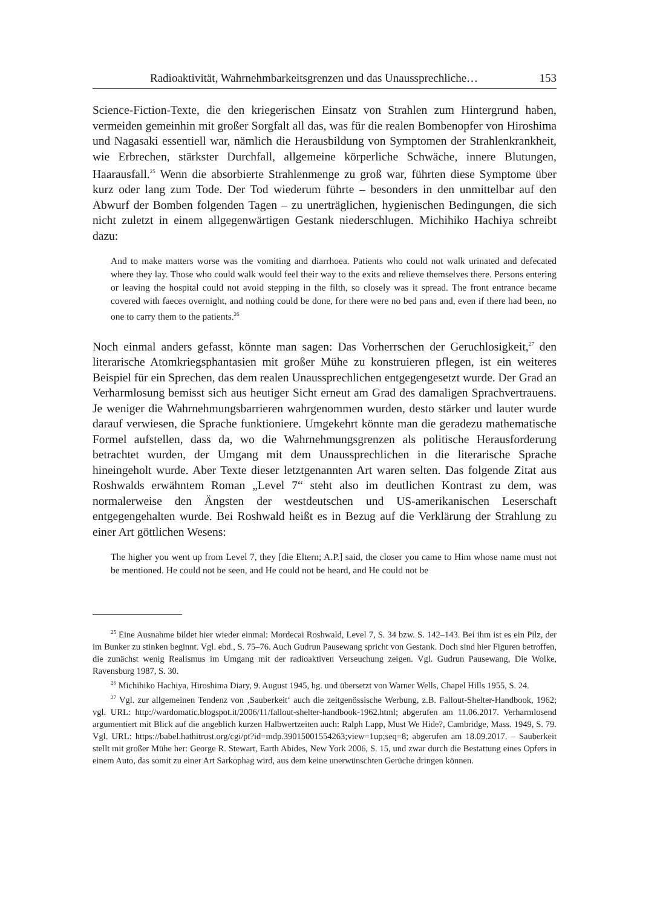Radioaktivität, Wahrnehmbarkeitsgrenzen und das Unaussprechliche… 153
Science-Fiction-Texte, die den kriegerischen Einsatz von Strahlen zum Hintergrund haben, vermeiden gemeinhin mit großer Sorgfalt all das, was für die realen Bombenopfer von Hiroshima und Nagasaki essentiell war, nämlich die Herausbildung von Symptomen der Strahlenkrankheit, wie Erbrechen, stärkster Durchfall, allgemeine körperliche Schwäche, innere Blutungen, Haarausfall.<sup>25</sup> Wenn die absorbierte Strahlenmenge zu groß war, führten diese Symptome über kurz oder lang zum Tode. Der Tod wiederum führte – besonders in den unmittelbar auf den Abwurf der Bomben folgenden Tagen – zu unerträglichen, hygienischen Bedingungen, die sich nicht zuletzt in einem allgegenwärtigen Gestank niederschlugen. Michihiko Hachiya schreibt dazu:
And to make matters worse was the vomiting and diarrhoea. Patients who could not walk urinated and defecated where they lay. Those who could walk would feel their way to the exits and relieve themselves there. Persons entering or leaving the hospital could not avoid stepping in the filth, so closely was it spread. The front entrance became covered with faeces overnight, and nothing could be done, for there were no bed pans and, even if there had been, no one to carry them to the patients.<sup>26</sup>
Noch einmal anders gefasst, könnte man sagen: Das Vorherrschen der Geruchlosigkeit,<sup>27</sup> den literarische Atomkriegsphantasien mit großer Mühe zu konstruieren pflegen, ist ein weiteres Beispiel für ein Sprechen, das dem realen Unaussprechlichen entgegengesetzt wurde. Der Grad an Verharmlosung bemisst sich aus heutiger Sicht erneut am Grad des damaligen Sprachvertrauens. Je weniger die Wahrnehmungsbarrieren wahrgenommen wurden, desto stärker und lauter wurde darauf verwiesen, die Sprache funktioniere. Umgekehrt könnte man die geradezu mathematische Formel aufstellen, dass da, wo die Wahrnehmungsgrenzen als politische Herausforderung betrachtet wurden, der Umgang mit dem Unaussprechlichen in die literarische Sprache hineingeholt wurde. Aber Texte dieser letztgenannten Art waren selten. Das folgende Zitat aus Roshwalds erwähntem Roman „Level 7“ steht also im deutlichen Kontrast zu dem, was normalerweise den Ängsten der westdeutschen und US-amerikanischen Leserschaft entgegengehalten wurde. Bei Roshwald heißt es in Bezug auf die Verklärung der Strahlung zu einer Art göttlichen Wesens:
The higher you went up from Level 7, they [die Eltern; A.P.] said, the closer you came to Him whose name must not be mentioned. He could not be seen, and He could not be heard, and He could not be
<sup>25</sup> Eine Ausnahme bildet hier wieder einmal: Mordecai Roshwald, Level 7, S. 34 bzw. S. 142–143. Bei ihm ist es ein Pilz, der im Bunker zu stinken beginnt. Vgl. ebd., S. 75–76. Auch Gudrun Pausewang spricht von Gestank. Doch sind hier Figuren betroffen, die zunächst wenig Realismus im Umgang mit der radioaktiven Verseuchung zeigen. Vgl. Gudrun Pausewang, Die Wolke, Ravensburg 1987, S. 30.
<sup>26</sup> Michihiko Hachiya, Hiroshima Diary, 9. August 1945, hg. und übersetzt von Warner Wells, Chapel Hills 1955, S. 24.
<sup>27</sup> Vgl. zur allgemeinen Tendenz von ‚Sauberkeit‘ auch die zeitgenössische Werbung, z.B. Fallout-Shelter-Handbook, 1962; vgl. URL: http://wardomatic.blogspot.it/2006/11/fallout-shelter-handbook-1962.html; abgerufen am 11.06.2017. Verharmlosend argumentiert mit Blick auf die angeblich kurzen Halbwertzeiten auch: Ralph Lapp, Must We Hide?, Cambridge, Mass. 1949, S. 79. Vgl. URL: https://babel.hathitrust.org/cgi/pt?id=mdp.39015001554263;view=1up;seq=8; abgerufen am 18.09.2017. – Sauberkeit stellt mit großer Mühe her: George R. Stewart, Earth Abides, New York 2006, S. 15, und zwar durch die Bestattung eines Opfers in einem Auto, das somit zu einer Art Sarkophag wird, aus dem keine unerwünschten Gerüche dringen können.